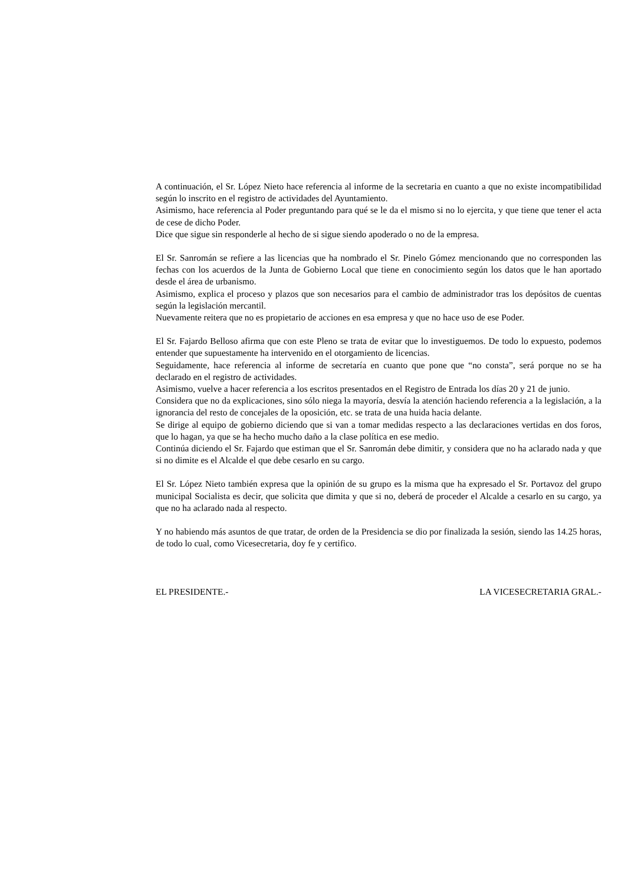A continuación, el Sr. López Nieto hace referencia al informe de la secretaria en cuanto a que no existe incompatibilidad según lo inscrito en el registro de actividades del Ayuntamiento.
Asimismo, hace referencia al Poder preguntando para qué se le da el mismo si no lo ejercita, y que tiene que tener el acta de cese de dicho Poder.
Dice que sigue sin responderle al hecho de si sigue siendo apoderado o no de la empresa.
El Sr. Sanromán se refiere a las licencias que ha nombrado el Sr. Pinelo Gómez mencionando que no corresponden las fechas con los acuerdos de la Junta de Gobierno Local que tiene en conocimiento según los datos que le han aportado desde el área de urbanismo.
Asimismo, explica el proceso y plazos que son necesarios para el cambio de administrador tras los depósitos de cuentas según la legislación mercantil.
Nuevamente reitera que no es propietario de acciones en esa empresa y que no hace uso de ese Poder.
El Sr. Fajardo Belloso afirma que con este Pleno se trata de evitar que lo investiguemos. De todo lo expuesto, podemos entender que supuestamente ha intervenido en el otorgamiento de licencias.
Seguidamente, hace referencia al informe de secretaría en cuanto que pone que “no consta”, será porque no se ha declarado en el registro de actividades.
Asimismo, vuelve a hacer referencia a los escritos presentados en el Registro de Entrada los días 20 y 21 de junio.
Considera que no da explicaciones, sino sólo niega la mayoría, desvía la atención haciendo referencia a la legislación, a la ignorancia del resto de concejales de la oposición, etc. se trata de una huida hacia delante.
Se dirige al equipo de gobierno diciendo que si van a tomar medidas respecto a las declaraciones vertidas en dos foros, que lo hagan, ya que se ha hecho mucho daño a la clase política en ese medio.
Continúa diciendo el Sr. Fajardo que estiman que el Sr. Sanromán debe dimitir, y considera que no ha aclarado nada y que si no dimite es el Alcalde el que debe cesarlo en su cargo.
El Sr. López Nieto también expresa que la opinión de su grupo es la misma que ha expresado el Sr. Portavoz del grupo municipal Socialista es decir, que solicita que dimita y que si no, deberá de proceder el Alcalde a cesarlo en su cargo, ya que no ha aclarado nada al respecto.
Y no habiendo más asuntos de que tratar, de orden de la Presidencia se dio por finalizada la sesión, siendo las 14.25 horas, de todo lo cual, como Vicesecretaria, doy fe y certifico.
EL PRESIDENTE.- LA VICESECRETARIA GRAL.-